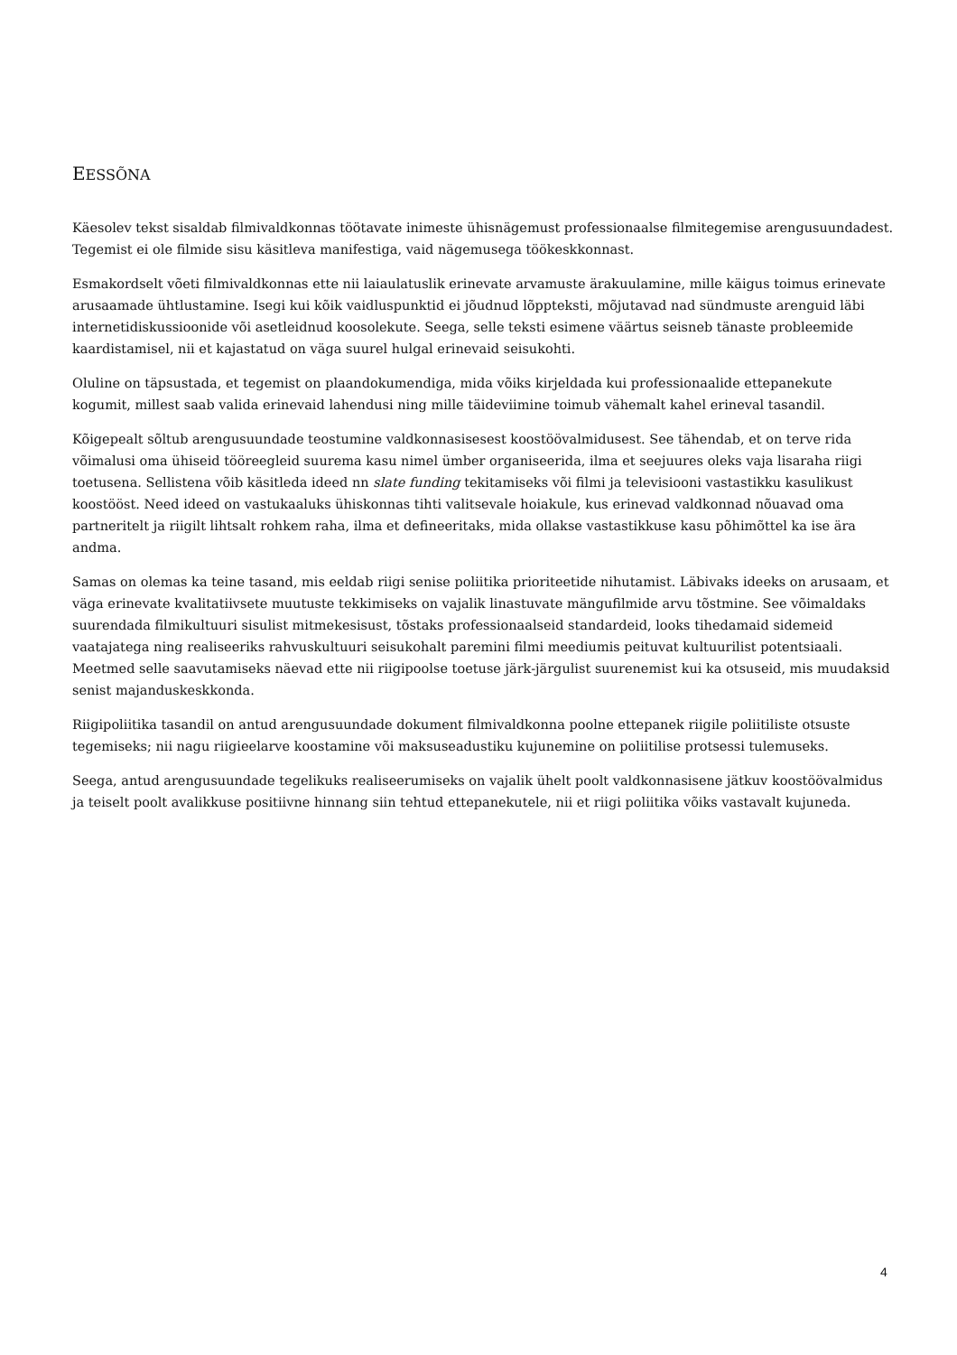EESSÕNA
Käesolev tekst sisaldab filmivaldkonnas töötavate inimeste ühisnägemust professionaalse filmitegemise arengusuundadest. Tegemist ei ole filmide sisu käsitleva manifestiga, vaid nägemusega töökeskkonnast.
Esmakordselt võeti filmivaldkonnas ette nii laiaulatuslik erinevate arvamuste ärakuulamine, mille käigus toimus erinevate arusaamade ühtlustamine. Isegi kui kõik vaidluspunktid ei jõudnud lõppteksti, mõjutavad nad sündmuste arenguid läbi internetidiskussioonide või asetleidnud koosolekute. Seega, selle teksti esimene väärtus seisneb tänaste probleemide kaardistamisel, nii et kajastatud on väga suurel hulgal erinevaid seisukohti.
Oluline on täpsustada, et tegemist on plaandokumendiga, mida võiks kirjeldada kui professionaalide ettepanekute kogumit, millest saab valida erinevaid lahendusi ning mille täideviimine toimub vähemalt kahel erineval tasandil.
Kõigepealt sõltub arengusuundade teostumine valdkonnasisesest koostöövalmidusest. See tähendab, et on terve rida võimalusi oma ühiseid tööreegleid suurema kasu nimel ümber organiseerida, ilma et seejuures oleks vaja lisaraha riigi toetusena. Sellistena võib käsitleda ideed nn slate funding tekitamiseks või filmi ja televisiooni vastastikku kasulikust koostööst. Need ideed on vastukaaluks ühiskonnas tihti valitsevale hoiakule, kus erinevad valdkonnad nõuavad oma partneritelt ja riigilt lihtsalt rohkem raha, ilma et defineeritaks, mida ollakse vastastikkuse kasu põhimõttel ka ise ära andma.
Samas on olemas ka teine tasand, mis eeldab riigi senise poliitika prioriteetide nihutamist. Läbivaks ideeks on arusaam, et väga erinevate kvalitatiivsete muutuste tekkimiseks on vajalik linastuvate mängufilmide arvu tõstmine. See võimaldaks suurendada filmikultuuri sisulist mitmekesisust, tõstaks professionaalseid standardeid, looks tihedamaid sidemeid vaatajatega ning realiseeriks rahvuskultuuri seisukohalt paremini filmi meediumis peituvat kultuurilist potentsiaali. Meetmed selle saavutamiseks näevad ette nii riigipoolse toetuse järk-järgulist suurenemist kui ka otsuseid, mis muudaksid senist majanduskeskkonda.
Riigipoliitika tasandil on antud arengusuundade dokument filmivaldkonna poolne ettepanek riigile poliitiliste otsuste tegemiseks; nii nagu riigieelarve koostamine või maksuseadustiku kujunemine on poliitilise protsessi tulemuseks.
Seega, antud arengusuundade tegelikuks realiseerumiseks on vajalik ühelt poolt valdkonnasisene jätkuv koostöövalmidus ja teiselt poolt avalikkuse positiivne hinnang siin tehtud ettepanekutele, nii et riigi poliitika võiks vastavalt kujuneda.
4